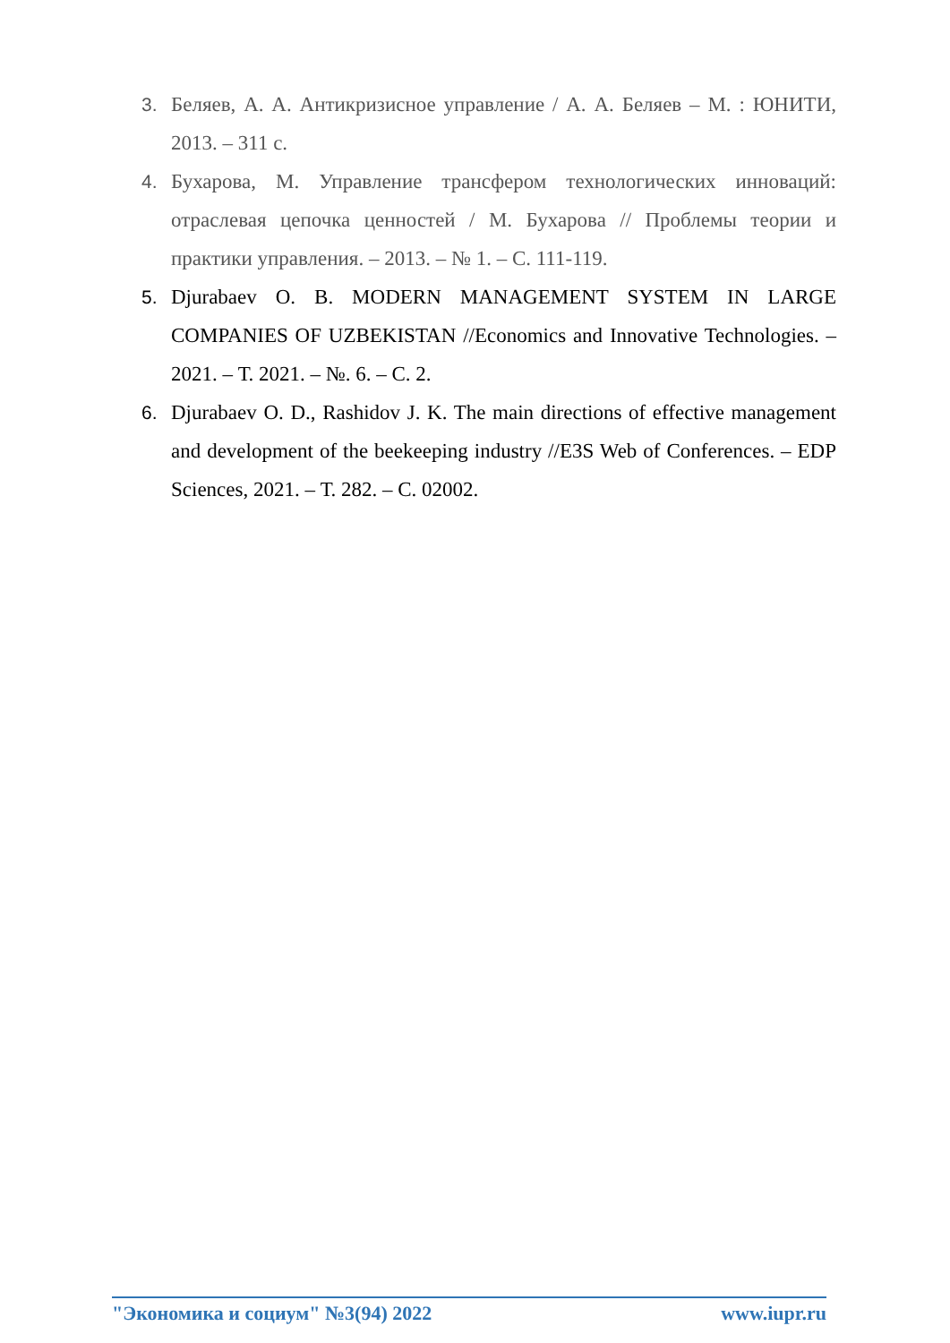3. Беляев, А. А. Антикризисное управление / А. А. Беляев – М. : ЮНИТИ, 2013. – 311 с.
4. Бухарова, М. Управление трансфером технологических инноваций: отраслевая цепочка ценностей / М. Бухарова // Проблемы теории и практики управления. – 2013. – № 1. – С. 111-119.
5. Djurabaev O. B. MODERN MANAGEMENT SYSTEM IN LARGE COMPANIES OF UZBEKISTAN //Economics and Innovative Technologies. – 2021. – Т. 2021. – №. 6. – С. 2.
6. Djurabaev O. D., Rashidov J. K. The main directions of effective management and development of the beekeeping industry //E3S Web of Conferences. – EDP Sciences, 2021. – Т. 282. – С. 02002.
"Экономика и социум" №3(94) 2022 www.iupr.ru